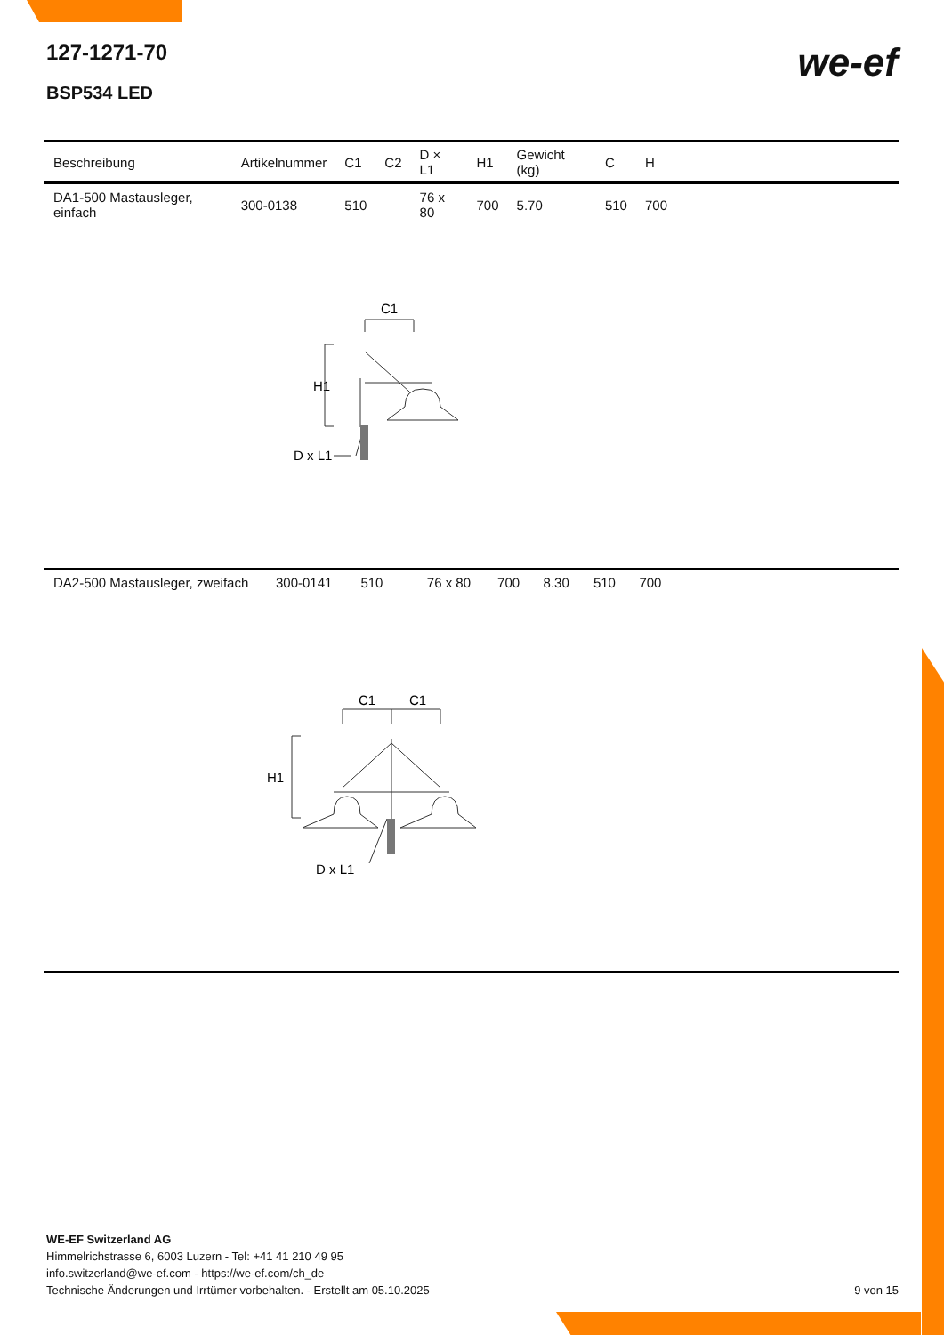127-1271-70
BSP534 LED
we-ef
| Beschreibung | Artikelnummer | C1 | C2 | D × L1 | H1 | Gewicht (kg) | C | H | |
| --- | --- | --- | --- | --- | --- | --- | --- | --- | --- |
| DA1-500 Mastausleger, einfach | 300-0138 | 510 | | 76 x 80 | 700 | 5.70 | 510 | 700 | |
C1
H1
D x L1
| DA2-500 Mastausleger, zweifach | 300-0141 | 510 | | 76 x 80 | 700 | 8.30 | 510 | 700 | |
C1
C1
H1
D x L1
WE-EF Switzerland AG
Himmelrichstrasse 6, 6003 Luzern - Tel: +41 41 210 49 95
info.switzerland@we-ef.com - https://we-ef.com/ch_de
9 von 15 Technische Änderungen und Irrtümer vorbehalten. - Erstellt am 05.10.2025